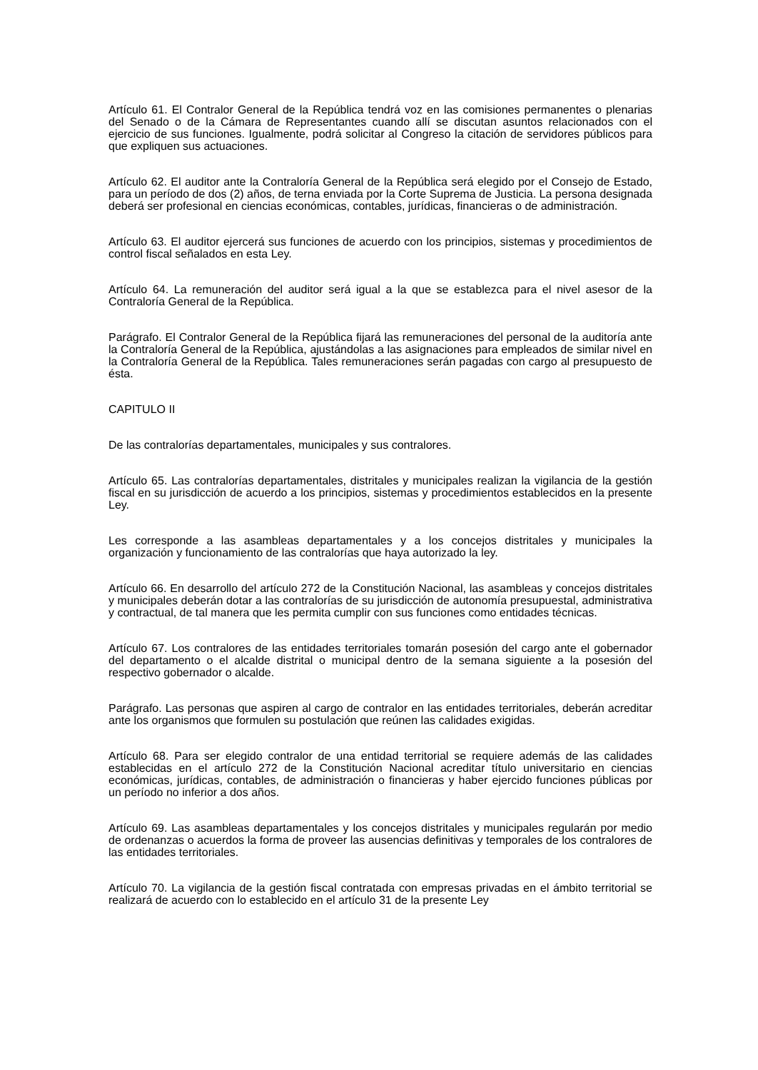Artículo 61. El Contralor General de la República tendrá voz en las comisiones permanentes o plenarias del Senado o de la Cámara de Representantes cuando allí se discutan asuntos relacionados con el ejercicio de sus funciones. Igualmente, podrá solicitar al Congreso la citación de servidores públicos para que expliquen sus actuaciones.
Artículo 62. El auditor ante la Contraloría General de la República será elegido por el Consejo de Estado, para un período de dos (2) años, de terna enviada por la Corte Suprema de Justicia. La persona designada deberá ser profesional en ciencias económicas, contables, jurídicas, financieras o de administración.
Artículo 63. El auditor ejercerá sus funciones de acuerdo con los principios, sistemas y procedimientos de control fiscal señalados en esta Ley.
Artículo 64. La remuneración del auditor será igual a la que se establezca para el nivel asesor de la Contraloría General de la República.
Parágrafo. El Contralor General de la República fijará las remuneraciones del personal de la auditoría ante la Contraloría General de la República, ajustándolas a las asignaciones para empleados de similar nivel en la Contraloría General de la República. Tales remuneraciones serán pagadas con cargo al presupuesto de ésta.
CAPITULO II
De las contralorías departamentales, municipales y sus contralores.
Artículo 65. Las contralorías departamentales, distritales y municipales realizan la vigilancia de la gestión fiscal en su jurisdicción de acuerdo a los principios, sistemas y procedimientos establecidos en la presente Ley.
Les corresponde a las asambleas departamentales y a los concejos distritales y municipales la organización y funcionamiento de las contralorías que haya autorizado la ley.
Artículo 66. En desarrollo del artículo 272 de la Constitución Nacional, las asambleas y concejos distritales y municipales deberán dotar a las contralorías de su jurisdicción de autonomía presupuestal, administrativa y contractual, de tal manera que les permita cumplir con sus funciones como entidades técnicas.
Artículo 67. Los contralores de las entidades territoriales tomarán posesión del cargo ante el gobernador del departamento o el alcalde distrital o municipal dentro de la semana siguiente a la posesión del respectivo gobernador o alcalde.
Parágrafo. Las personas que aspiren al cargo de contralor en las entidades territoriales, deberán acreditar ante los organismos que formulen su postulación que reúnen las calidades exigidas.
Artículo 68. Para ser elegido contralor de una entidad territorial se requiere además de las calidades establecidas en el artículo 272 de la Constitución Nacional acreditar título universitario en ciencias económicas, jurídicas, contables, de administración o financieras y haber ejercido funciones públicas por un período no inferior a dos años.
Artículo 69. Las asambleas departamentales y los concejos distritales y municipales regularán por medio de ordenanzas o acuerdos la forma de proveer las ausencias definitivas y temporales de los contralores de las entidades territoriales.
Artículo 70. La vigilancia de la gestión fiscal contratada con empresas privadas en el ámbito territorial se realizará de acuerdo con lo establecido en el artículo 31 de la presente Ley